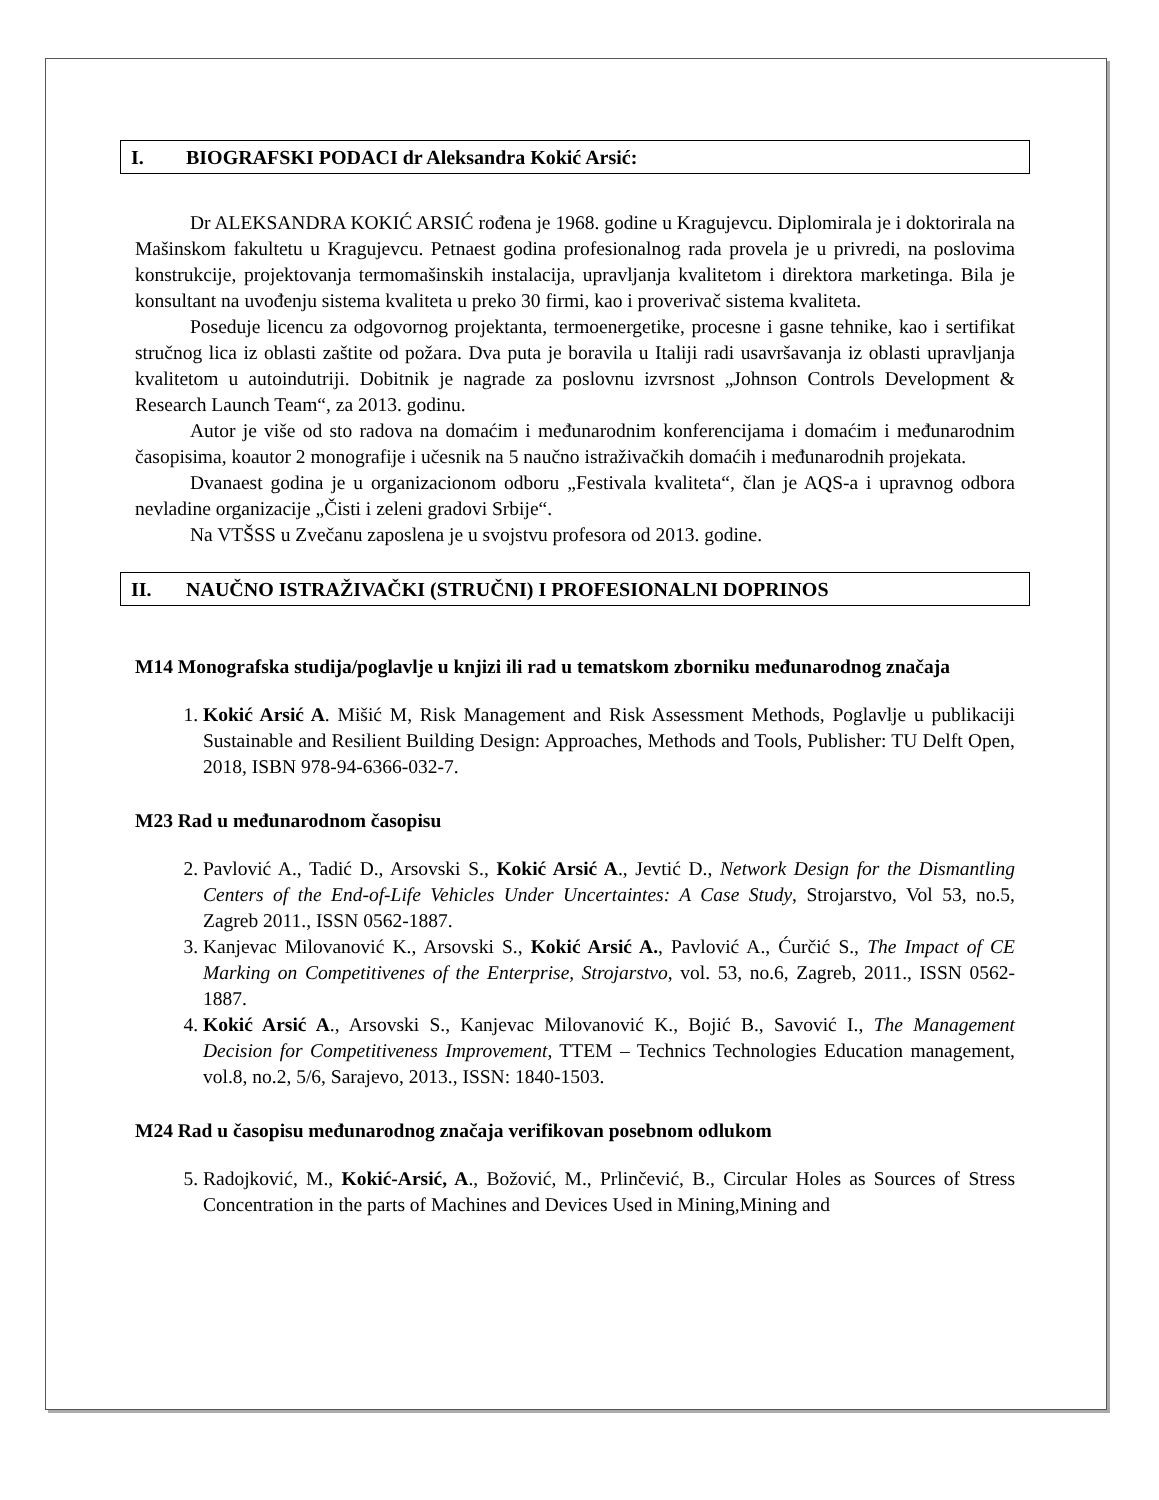I. BIOGRAFSKI PODACI dr Aleksandra Kokić Arsić:
Dr ALEKSANDRA KOKIĆ ARSIĆ rođena je 1968. godine u Kragujevcu. Diplomirala je i doktorirala na Mašinskom fakultetu u Kragujevcu. Petnaest godina profesionalnog rada provela je u privredi, na poslovima konstrukcije, projektovanja termomašinskih instalacija, upravljanja kvalitetom i direktora marketinga. Bila je konsultant na uvođenju sistema kvaliteta u preko 30 firmi, kao i proverivač sistema kvaliteta.
Poseduje licencu za odgovornog projektanta, termoenergetike, procesne i gasne tehnike, kao i sertifikat stručnog lica iz oblasti zaštite od požara. Dva puta je boravila u Italiji radi usavršavanja iz oblasti upravljanja kvalitetom u autoindutriji. Dobitnik je nagrade za poslovnu izvrsnost „Johnson Controls Development & Research Launch Team“, za 2013. godinu.
Autor je više od sto radova na domaćim i međunarodnim konferencijama i domaćim i međunarodnim časopisima, koautor 2 monografije i učesnik na 5 naučno istraživačkih domaćih i međunarodnih projekata.
Dvanaest godina je u organizacionom odboru „Festivala kvaliteta“, član je AQS-a i upravnog odbora nevladine organizacije „Čisti i zeleni gradovi Srbije“.
Na VTŠSS u Zvečanu zaposlena je u svojstvu profesora od 2013. godine.
II. NAUČNO ISTRAŽIVAČKI (STRUČNI) I PROFESIONALNI DOPRINOS
M14 Monografska studija/poglavlje u knjizi ili rad u tematskom zborniku međunarodnog značaja
1. Kokić Arsić A. Mišić M, Risk Management and Risk Assessment Methods, Poglavlje u publikaciji Sustainable and Resilient Building Design: Approaches, Methods and Tools, Publisher: TU Delft Open, 2018, ISBN 978-94-6366-032-7.
M23 Rad u međunarodnom časopisu
2. Pavlović A., Tadić D., Arsovski S., Kokić Arsić A., Jevtić D., Network Design for the Dismantling Centers of the End-of-Life Vehicles Under Uncertaintes: A Case Study, Strojarstvo, Vol 53, no.5, Zagreb 2011., ISSN 0562-1887.
3. Kanjevac Milovanović K., Arsovski S., Kokić Arsić A., Pavlović A., Ćurčić S., The Impact of CE Marking on Competitivenes of the Enterprise, Strojarstvo, vol. 53, no.6, Zagreb, 2011., ISSN 0562-1887.
4. Kokić Arsić A., Arsovski S., Kanjevac Milovanović K., Bojić B., Savović I., The Management Decision for Competitiveness Improvement, TTEM – Technics Technologies Education management, vol.8, no.2, 5/6, Sarajevo, 2013., ISSN: 1840-1503.
M24 Rad u časopisu međunarodnog značaja verifikovan posebnom odlukom
5. Radojković, M., Kokić-Arsić, A., Božović, M., Prlinčević, B., Circular Holes as Sources of Stress Concentration in the parts of Machines and Devices Used in Mining,Mining and